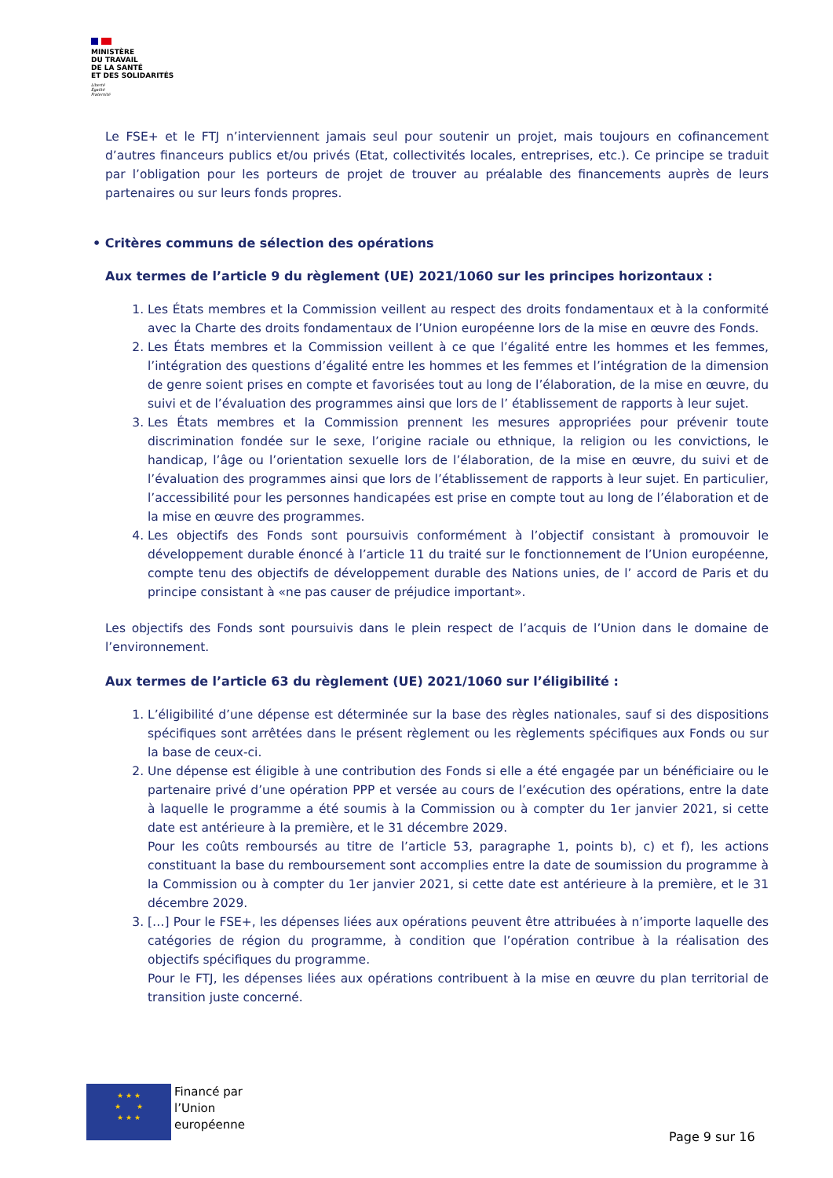MINISTÈRE
DU TRAVAIL
DE LA SANTÉ
ET DES SOLIDARITÉS
Liberté
Égalité
Fraternité
Le FSE+ et le FTJ n’interviennent jamais seul pour soutenir un projet, mais toujours en cofinancement d’autres financeurs publics et/ou privés (Etat, collectivités locales, entreprises, etc.). Ce principe se traduit par l’obligation pour les porteurs de projet de trouver au préalable des financements auprès de leurs partenaires ou sur leurs fonds propres.
• Critères communs de sélection des opérations
Aux termes de l’article 9 du règlement (UE) 2021/1060 sur les principes horizontaux :
1. Les États membres et la Commission veillent au respect des droits fondamentaux et à la conformité avec la Charte des droits fondamentaux de l’Union européenne lors de la mise en œuvre des Fonds.
2. Les États membres et la Commission veillent à ce que l’égalité entre les hommes et les femmes, l’intégration des questions d’égalité entre les hommes et les femmes et l’intégration de la dimension de genre soient prises en compte et favorisées tout au long de l’élaboration, de la mise en œuvre, du suivi et de l’évaluation des programmes ainsi que lors de l’ établissement de rapports à leur sujet.
3. Les États membres et la Commission prennent les mesures appropriées pour prévenir toute discrimination fondée sur le sexe, l’origine raciale ou ethnique, la religion ou les convictions, le handicap, l’âge ou l’orientation sexuelle lors de l’élaboration, de la mise en œuvre, du suivi et de l’évaluation des programmes ainsi que lors de l’établissement de rapports à leur sujet. En particulier, l’accessibilité pour les personnes handicapées est prise en compte tout au long de l’élaboration et de la mise en œuvre des programmes.
4. Les objectifs des Fonds sont poursuivis conformément à l’objectif consistant à promouvoir le développement durable énoncé à l’article 11 du traité sur le fonctionnement de l’Union européenne, compte tenu des objectifs de développement durable des Nations unies, de l’ accord de Paris et du principe consistant à «ne pas causer de préjudice important».
Les objectifs des Fonds sont poursuivis dans le plein respect de l’acquis de l’Union dans le domaine de l’environnement.
Aux termes de l’article 63 du règlement (UE) 2021/1060 sur l’éligibilité :
1. L’éligibilité d’une dépense est déterminée sur la base des règles nationales, sauf si des dispositions spécifiques sont arrêtées dans le présent règlement ou les règlements spécifiques aux Fonds ou sur la base de ceux-ci.
2. Une dépense est éligible à une contribution des Fonds si elle a été engagée par un bénéficiaire ou le partenaire privé d’une opération PPP et versée au cours de l’exécution des opérations, entre la date à laquelle le programme a été soumis à la Commission ou à compter du 1er janvier 2021, si cette date est antérieure à la première, et le 31 décembre 2029.
Pour les coûts remboursés au titre de l’article 53, paragraphe 1, points b), c) et f), les actions constituant la base du remboursement sont accomplies entre la date de soumission du programme à la Commission ou à compter du 1er janvier 2021, si cette date est antérieure à la première, et le 31 décembre 2029.
3. […] Pour le FSE+, les dépenses liées aux opérations peuvent être attribuées à n’importe laquelle des catégories de région du programme, à condition que l’opération contribue à la réalisation des objectifs spécifiques du programme.
Pour le FTJ, les dépenses liées aux opérations contribuent à la mise en œuvre du plan territorial de transition juste concerné.
★ ★ ★
★ ★
★ ★ ★
Financé par
l’Union
européenne
Page 9 sur 16